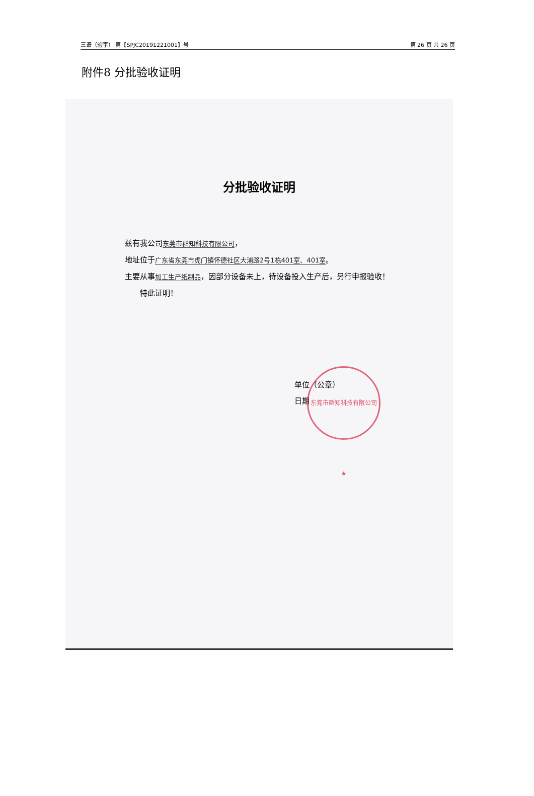三谱（验字） 第【SPJC20191221001】号 第 26 页 共 26 页
附件8 分批验收证明
分批验收证明
兹有我公司东莞市群知科技有限公司，
地址位于广东省东莞市虎门镇怀德社区大浦路2号1栋401室、401室。
主要从事加工生产纸制品，因部分设备未上，待设备投入生产后，另行申报验收！
  特此证明！
单位（公章）
日期
东莞市群知科技有限公司 ★